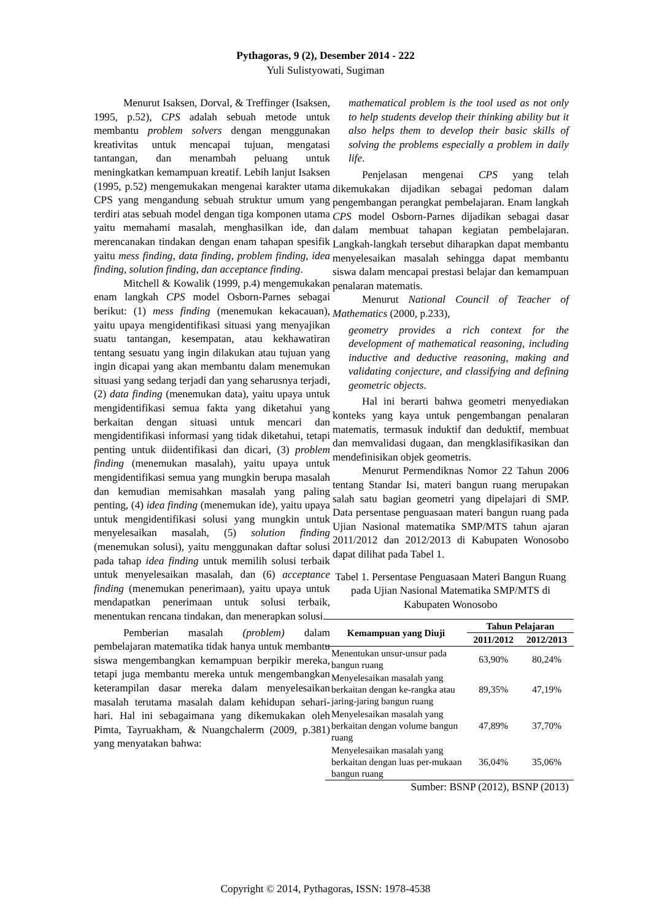Pythagoras, 9 (2), Desember 2014 - 222
Yuli Sulistyowati, Sugiman
Menurut Isaksen, Dorval, & Treffinger (Isaksen, 1995, p.52), CPS adalah sebuah metode untuk membantu problem solvers dengan menggunakan kreativitas untuk mencapai tujuan, mengatasi tantangan, dan menambah peluang untuk meningkatkan kemampuan kreatif. Lebih lanjut Isaksen (1995, p.52) mengemukakan mengenai karakter utama CPS yang mengandung sebuah struktur umum yang terdiri atas sebuah model dengan tiga komponen utama yaitu memahami masalah, menghasilkan ide, dan merencanakan tindakan dengan enam tahapan spesifik yaitu mess finding, data finding, problem finding, idea finding, solution finding, dan acceptance finding.
Mitchell & Kowalik (1999, p.4) mengemukakan enam langkah CPS model Osborn-Parnes sebagai berikut: (1) mess finding (menemukan kekacauan), yaitu upaya mengidentifikasi situasi yang menyajikan suatu tantangan, kesempatan, atau kekhawatiran tentang sesuatu yang ingin dilakukan atau tujuan yang ingin dicapai yang akan membantu dalam menemukan situasi yang sedang terjadi dan yang seharusnya terjadi, (2) data finding (menemukan data), yaitu upaya untuk mengidentifikasi semua fakta yang diketahui yang berkaitan dengan situasi untuk mencari dan mengidentifikasi informasi yang tidak diketahui, tetapi penting untuk diidentifikasi dan dicari, (3) problem finding (menemukan masalah), yaitu upaya untuk mengidentifikasi semua yang mungkin berupa masalah dan kemudian memisahkan masalah yang paling penting, (4) idea finding (menemukan ide), yaitu upaya untuk mengidentifikasi solusi yang mungkin untuk menyelesaikan masalah, (5) solution finding (menemukan solusi), yaitu menggunakan daftar solusi pada tahap idea finding untuk memilih solusi terbaik untuk menyelesaikan masalah, dan (6) acceptance finding (menemukan penerimaan), yaitu upaya untuk mendapatkan penerimaan untuk solusi terbaik, menentukan rencana tindakan, dan menerapkan solusi.
Pemberian masalah (problem) dalam pembelajaran matematika tidak hanya untuk membantu siswa mengembangkan kemampuan berpikir mereka, tetapi juga membantu mereka untuk mengembangkan keterampilan dasar mereka dalam menyelesaikan masalah terutama masalah dalam kehidupan sehari-hari. Hal ini sebagaimana yang dikemukakan oleh Pimta, Tayruakham, & Nuangchalerm (2009, p.381) yang menyatakan bahwa:
mathematical problem is the tool used as not only to help students develop their thinking ability but it also helps them to develop their basic skills of solving the problems especially a problem in daily life.
Penjelasan mengenai CPS yang telah dikemukakan dijadikan sebagai pedoman dalam pengembangan perangkat pembelajaran. Enam langkah CPS model Osborn-Parnes dijadikan sebagai dasar dalam membuat tahapan kegiatan pembelajaran. Langkah-langkah tersebut diharapkan dapat membantu menyelesaikan masalah sehingga dapat membantu siswa dalam mencapai prestasi belajar dan kemampuan penalaran matematis.
Menurut National Council of Teacher of Mathematics (2000, p.233),
geometry provides a rich context for the development of mathematical reasoning, including inductive and deductive reasoning, making and validating conjecture, and classifying and defining geometric objects.
Hal ini berarti bahwa geometri menyediakan konteks yang kaya untuk pengembangan penalaran matematis, termasuk induktif dan deduktif, membuat dan memvalidasi dugaan, dan mengklasifikasikan dan mendefinisikan objek geometris.
Menurut Permendiknas Nomor 22 Tahun 2006 tentang Standar Isi, materi bangun ruang merupakan salah satu bagian geometri yang dipelajari di SMP. Data persentase penguasaan materi bangun ruang pada Ujian Nasional matematika SMP/MTS tahun ajaran 2011/2012 dan 2012/2013 di Kabupaten Wonosobo dapat dilihat pada Tabel 1.
Tabel 1. Persentase Penguasaan Materi Bangun Ruang pada Ujian Nasional Matematika SMP/MTS di Kabupaten Wonosobo
| Kemampuan yang Diuji | Tahun Pelajaran | |
| --- | --- | --- |
| | 2011/2012 | 2012/2013 |
| Menentukan unsur-unsur pada bangun ruang | 63,90% | 80,24% |
| Menyelesaikan masalah yang berkaitan dengan ke-rangka atau jaring-jaring bangun ruang | 89,35% | 47,19% |
| Menyelesaikan masalah yang berkaitan dengan volume bangun ruang | 47,89% | 37,70% |
| Menyelesaikan masalah yang berkaitan dengan luas per-mukaan bangun ruang | 36,04% | 35,06% |
Sumber: BSNP (2012), BSNP (2013)
Copyright © 2014, Pythagoras, ISSN: 1978-4538